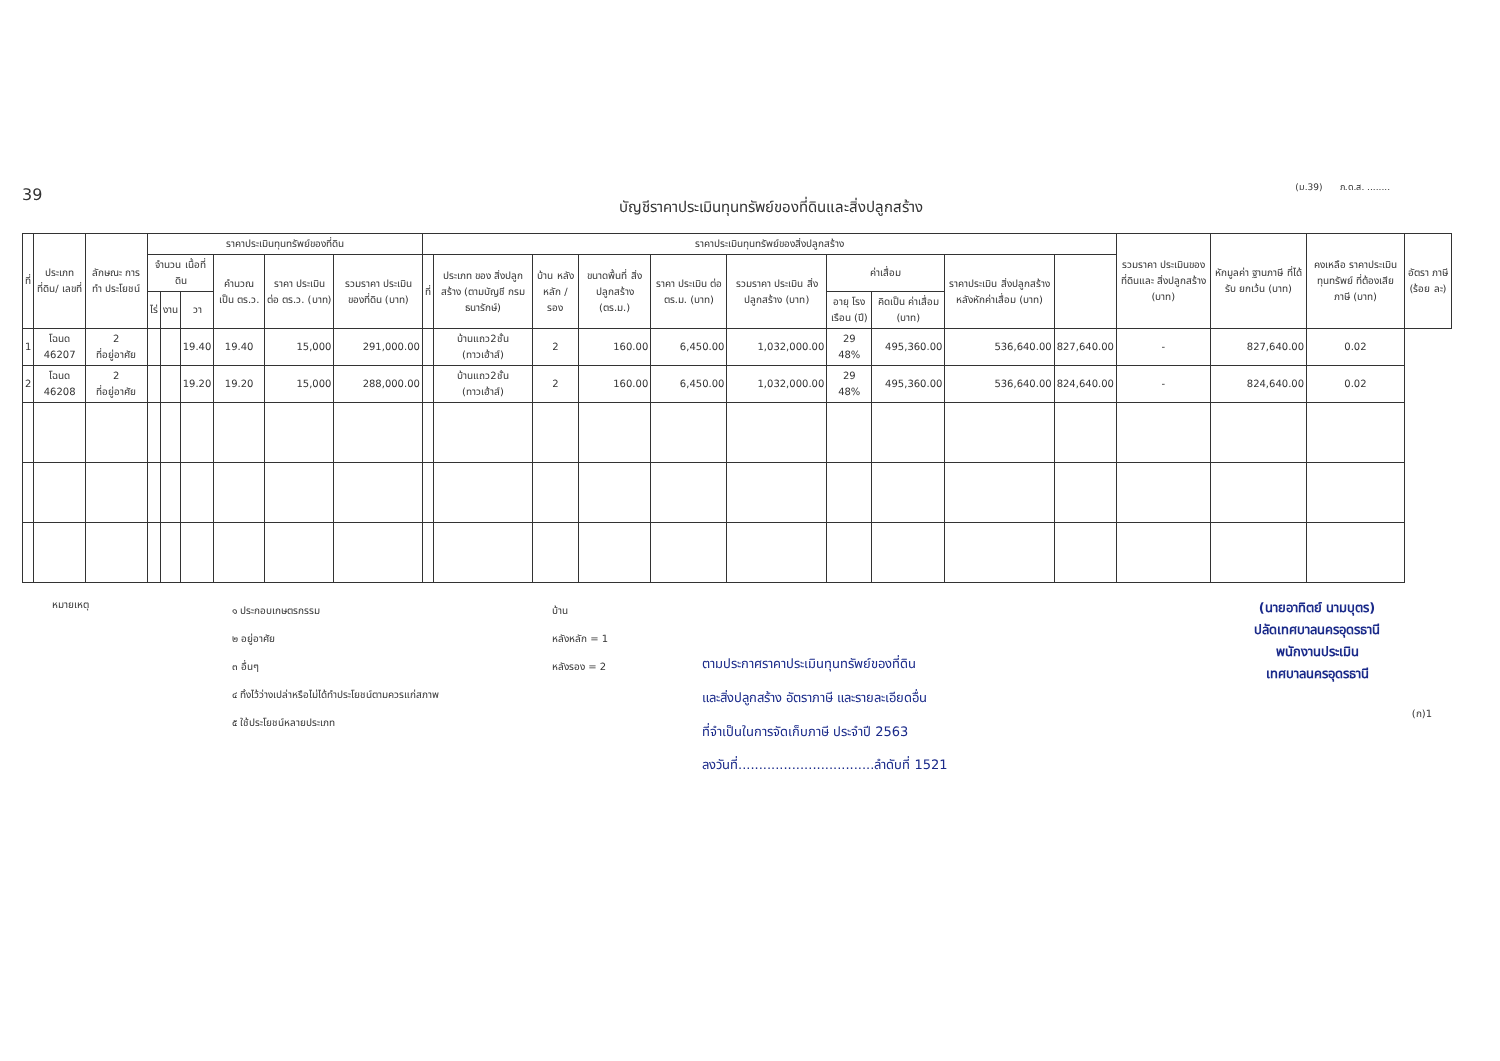39
(ม.39) ภ.ด.ส. ........
บัญชีราคาประเมินทุนทรัพย์ของที่ดินและสิ่งปลูกสร้าง
| ที่ | ประเภทที่ดิน/ เลขที่ | ลักษณะ การทำ ประโยชน์ | ราคาประเมินทุนทรัพย์ของที่ดิน | | | | | | ราคาประเมินทุนทรัพย์ของสิ่งปลูกสร้าง | | | | | | | | | | รวมราคา ประเมินของ ที่ดินและ สิ่งปลูกสร้าง (บาท) | หักมูลค่า ฐานภาษี ที่ได้รับ ยกเว้น (บาท) | คงเหลือ ราคาประเมิน ทุนทรัพย์ ที่ต้องเสีย ภาษี (บาท) | อัตรา ภาษี (ร้อย ละ) |
| --- | --- | --- | --- | --- | --- | --- | --- | --- | --- | --- | --- | --- | --- | --- | --- | --- | --- | --- | --- | --- | --- | --- |
| | | | จำนวน เนื้อที่ดิน | | | คำนวณ เป็น ตร.ว. | ราคา ประเมิน ต่อ ตร.ว. (บาท) | รวมราคา ประเมิน ของที่ดิน (บาท) | ที่ | ประเภท ของ สิ่งปลูกสร้าง (ตามบัญชี กรมธนารักษ์) | บ้าน หลัง หลัก / รอง | ขนาดพื้นที่ สิ่งปลูกสร้าง (ตร.ม.) | ราคา ประเมิน ต่อ ตร.ม. (บาท) | รวมราคา ประเมิน สิ่งปลูกสร้าง (บาท) | ค่าเสื่อม | | ราคาประเมิน สิ่งปลูกสร้าง หลังหักค่าเสื่อม (บาท) | | | | | |
| | | | ไร่ | งาน | วา | | | | | | | | | | อายุ โรง เรือน (ปี) | คิดเป็น ค่าเสื่อม (บาท) | | | | | | |
| 1 | โฉนด 46207 | 2 ที่อยู่อาศัย | | | 19.40 | 19.40 | 15,000 | 291,000.00 | | บ้านแถว2ชั้น (ทาวเฮ้าส์) | 2 | 160.00 | 6,450.00 | 1,032,000.00 | 29 48% | 495,360.00 | 536,640.00 | 827,640.00 | - | 827,640.00 | 0.02 | |
| 2 | โฉนด 46208 | 2 ที่อยู่อาศัย | | | 19.20 | 19.20 | 15,000 | 288,000.00 | | บ้านแถว2ชั้น (ทาวเฮ้าส์) | 2 | 160.00 | 6,450.00 | 1,032,000.00 | 29 48% | 495,360.00 | 536,640.00 | 824,640.00 | - | 824,640.00 | 0.02 | |
หมายเหตุ
๑ ประกอบเกษตรกรรม
๒ อยู่อาศัย
๓ อื่นๆ
๔ ทิ้งไว้ว่างเปล่าหรือไม่ได้ทำประโยชน์ตามควรแก่สภาพ
๕ ใช้ประโยชน์หลายประเภท
บ้าน
หลังหลัก = 1
หลังรอง = 2
ตามประกาศราคาประเมินทุนทรัพย์ของที่ดิน
และสิ่งปลูกสร้าง อัตราภาษี และรายละเอียดอื่น
ที่จำเป็นในการจัดเก็บภาษี ประจำปี 2563
ลงวันที่.................................ลำดับที่ 1521
(นายอาทิตย์ นามบุตร)
ปลัดเทศบาลนครอุดรธานี
พนักงานประเมิน
เทศบาลนครอุดรธานี
(ก)1